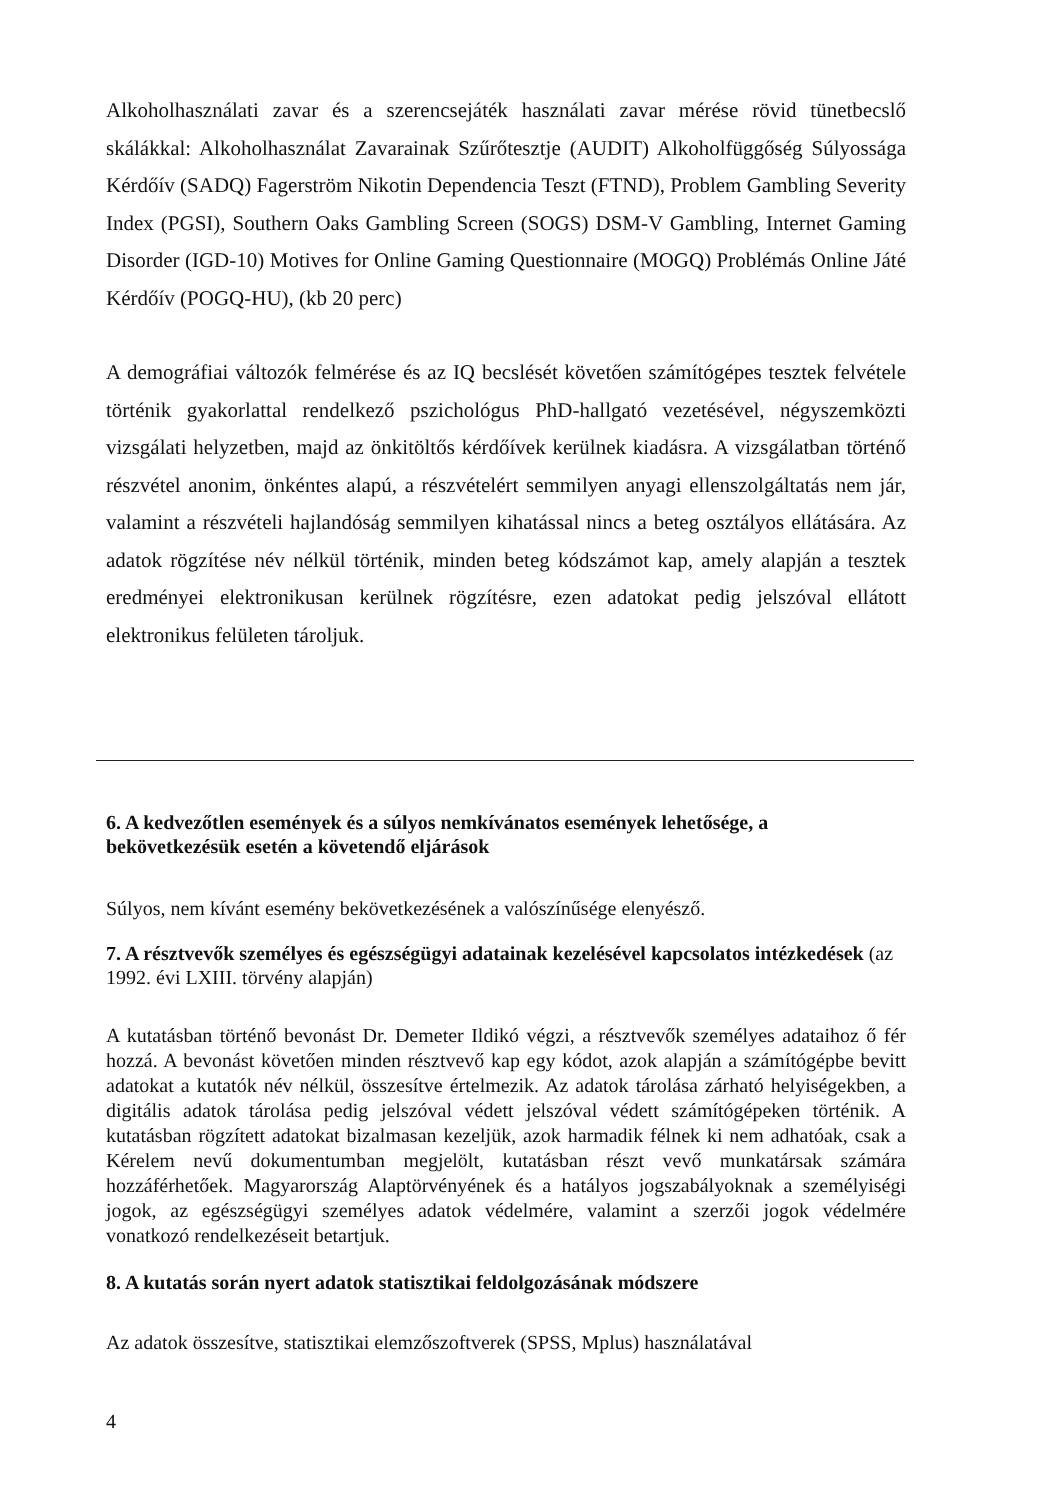Alkoholhasználati zavar és a szerencsejáték használati zavar mérése rövid tünetbecslő skálákkal: Alkoholhasználat Zavarainak Szűrőtesztje (AUDIT) Alkoholfüggőség Súlyossága Kérdőív (SADQ) Fagerström Nikotin Dependencia Teszt (FTND), Problem Gambling Severity Index (PGSI), Southern Oaks Gambling Screen (SOGS) DSM-V Gambling, Internet Gaming Disorder (IGD-10) Motives for Online Gaming Questionnaire (MOGQ) Problémás Online Játé Kérdőív (POGQ-HU), (kb 20 perc)
A demográfiai változók felmérése és az IQ becslését követően számítógépes tesztek felvétele történik gyakorlattal rendelkező pszichológus PhD-hallgató vezetésével, négyszemközti vizsgálati helyzetben, majd az önkitöltős kérdőívek kerülnek kiadásra. A vizsgálatban történő részvétel anonim, önkéntes alapú, a részvételért semmilyen anyagi ellenszolgáltatás nem jár, valamint a részvételi hajlandóság semmilyen kihatással nincs a beteg osztályos ellátására. Az adatok rögzítése név nélkül történik, minden beteg kódszámot kap, amely alapján a tesztek eredményei elektronikusan kerülnek rögzítésre, ezen adatokat pedig jelszóval ellátott elektronikus felületen tároljuk.
6. A kedvezőtlen események és a súlyos nemkívánatos események lehetősége, a bekövetkezésük esetén a követendő eljárások
Súlyos, nem kívánt esemény bekövetkezésének a valószínűsége elenyésző.
7. A résztvevők személyes és egészségügyi adatainak kezelésével kapcsolatos intézkedések (az 1992. évi LXIII. törvény alapján)
A kutatásban történő bevonást Dr. Demeter Ildikó végzi, a résztvevők személyes adataihoz ő fér hozzá. A bevonást követően minden résztvevő kap egy kódot, azok alapján a számítógépbe bevitt adatokat a kutatók név nélkül, összesítve értelmezik. Az adatok tárolása zárható helyiségekben, a digitális adatok tárolása pedig jelszóval védett jelszóval védett számítógépeken történik. A kutatásban rögzített adatokat bizalmasan kezeljük, azok harmadik félnek ki nem adhatóak, csak a Kérelem nevű dokumentumban megjelölt, kutatásban részt vevő munkatársak számára hozzáférhetőek. Magyarország Alaptörvényének és a hatályos jogszabályoknak a személyiségi jogok, az egészségügyi személyes adatok védelmére, valamint a szerzői jogok védelmére vonatkozó rendelkezéseit betartjuk.
8. A kutatás során nyert adatok statisztikai feldolgozásának módszere
Az adatok összesítve, statisztikai elemzőszoftverek (SPSS, Mplus) használatával
4